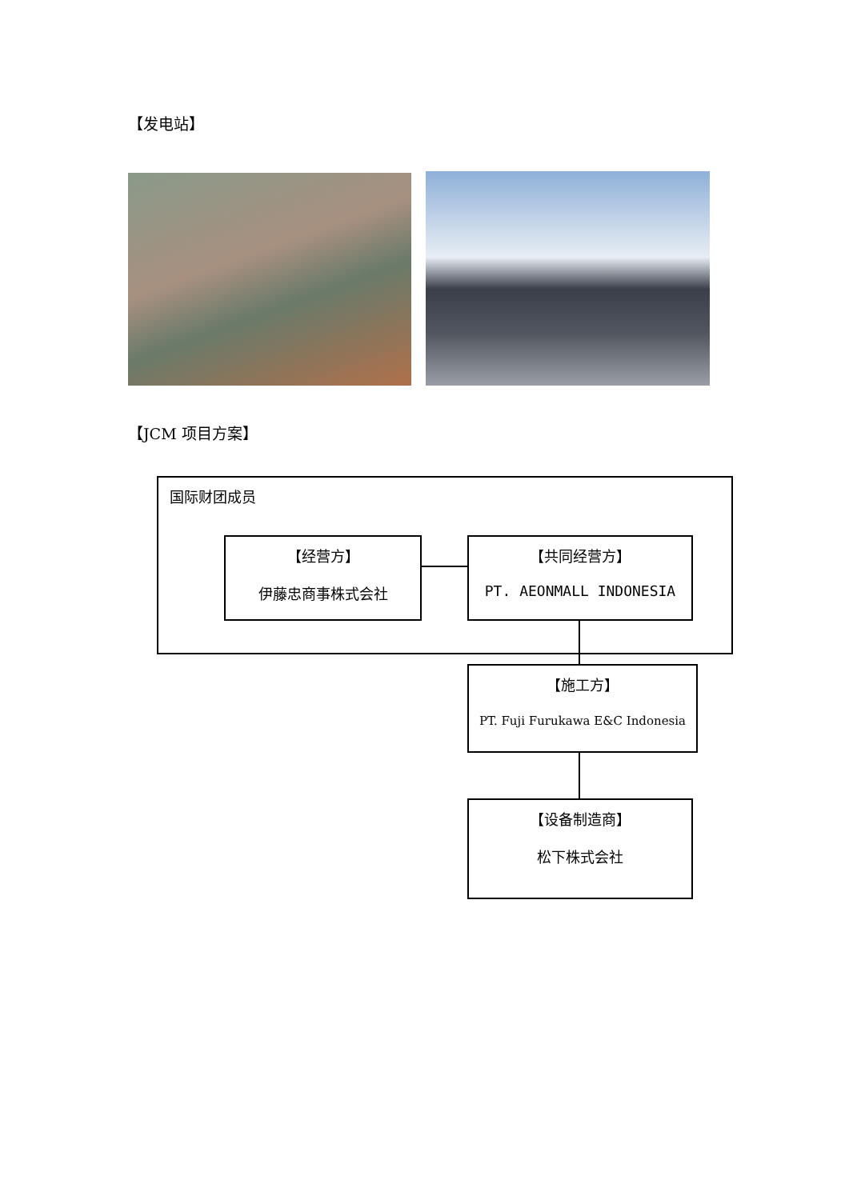【发电站】
【JCM 项目方案】
国际财团成员
【经营方】
伊藤忠商事株式会社
【共同经营方】
PT. AEONMALL INDONESIA
【施工方】
PT. Fuji Furukawa E&C Indonesia
【设备制造商】
松下株式会社